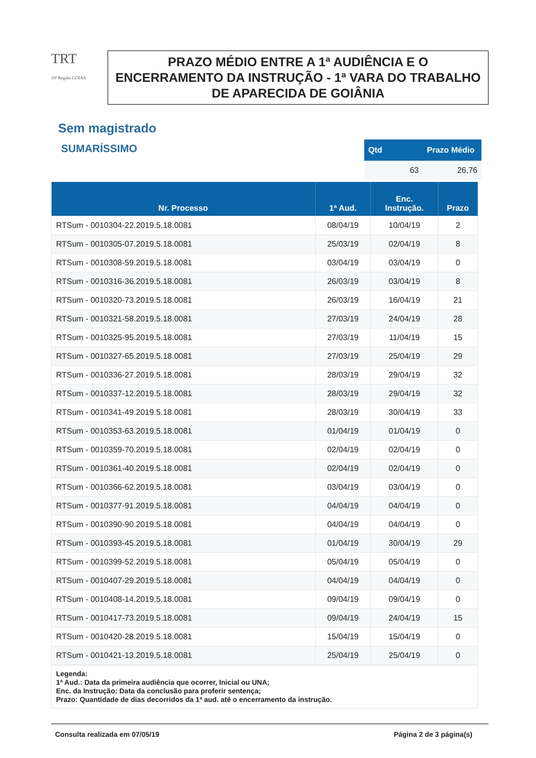TRT
18ª Região GOIÁS
PRAZO MÉDIO ENTRE A 1ª AUDIÊNCIA E O ENCERRAMENTO DA INSTRUÇÃO - 1ª VARA DO TRABALHO DE APARECIDA DE GOIÂNIA
Sem magistrado
SUMARÍSSIMO
| Qtd | Prazo Médio |
| --- | --- |
| 63 | 26,76 |
| Nr. Processo | 1ª Aud. | Enc. Instrução. | Prazo |
| --- | --- | --- | --- |
| RTSum - 0010304-22.2019.5.18.0081 | 08/04/19 | 10/04/19 | 2 |
| RTSum - 0010305-07.2019.5.18.0081 | 25/03/19 | 02/04/19 | 8 |
| RTSum - 0010308-59.2019.5.18.0081 | 03/04/19 | 03/04/19 | 0 |
| RTSum - 0010316-36.2019.5.18.0081 | 26/03/19 | 03/04/19 | 8 |
| RTSum - 0010320-73.2019.5.18.0081 | 26/03/19 | 16/04/19 | 21 |
| RTSum - 0010321-58.2019.5.18.0081 | 27/03/19 | 24/04/19 | 28 |
| RTSum - 0010325-95.2019.5.18.0081 | 27/03/19 | 11/04/19 | 15 |
| RTSum - 0010327-65.2019.5.18.0081 | 27/03/19 | 25/04/19 | 29 |
| RTSum - 0010336-27.2019.5.18.0081 | 28/03/19 | 29/04/19 | 32 |
| RTSum - 0010337-12.2019.5.18.0081 | 28/03/19 | 29/04/19 | 32 |
| RTSum - 0010341-49.2019.5.18.0081 | 28/03/19 | 30/04/19 | 33 |
| RTSum - 0010353-63.2019.5.18.0081 | 01/04/19 | 01/04/19 | 0 |
| RTSum - 0010359-70.2019.5.18.0081 | 02/04/19 | 02/04/19 | 0 |
| RTSum - 0010361-40.2019.5.18.0081 | 02/04/19 | 02/04/19 | 0 |
| RTSum - 0010366-62.2019.5.18.0081 | 03/04/19 | 03/04/19 | 0 |
| RTSum - 0010377-91.2019.5.18.0081 | 04/04/19 | 04/04/19 | 0 |
| RTSum - 0010390-90.2019.5.18.0081 | 04/04/19 | 04/04/19 | 0 |
| RTSum - 0010393-45.2019.5.18.0081 | 01/04/19 | 30/04/19 | 29 |
| RTSum - 0010399-52.2019.5.18.0081 | 05/04/19 | 05/04/19 | 0 |
| RTSum - 0010407-29.2019.5.18.0081 | 04/04/19 | 04/04/19 | 0 |
| RTSum - 0010408-14.2019.5.18.0081 | 09/04/19 | 09/04/19 | 0 |
| RTSum - 0010417-73.2019.5.18.0081 | 09/04/19 | 24/04/19 | 15 |
| RTSum - 0010420-28.2019.5.18.0081 | 15/04/19 | 15/04/19 | 0 |
| RTSum - 0010421-13.2019.5.18.0081 | 25/04/19 | 25/04/19 | 0 |
Legenda:
1ª Aud.: Data da primeira audiência que ocorrer, Inicial ou UNA;
Enc. da Instrução: Data da conclusão para proferir sentença;
Prazo: Quantidade de dias decorridos da 1ª aud. até o encerramento da instrução.
Consulta realizada em 07/05/19 Página 2 de 3 página(s)